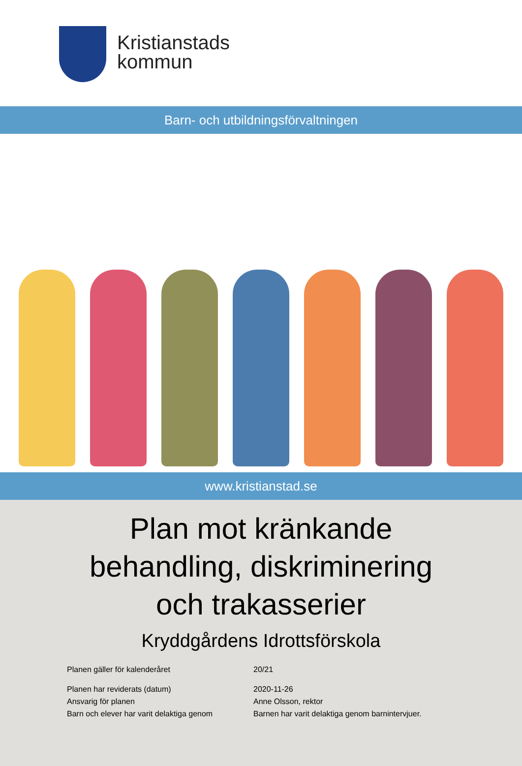Kristianstads
kommun
Barn- och utbildningsförvaltningen
www.kristianstad.se
Plan mot kränkande
behandling, diskriminering
och trakasserier
Kryddgårdens Idrottsförskola
Planen gäller för kalenderåret 20/21
Planen har reviderats (datum) 2020-11-26
Ansvarig för planen Anne Olsson, rektor
Barn och elever har varit delaktiga genom
Barnen har varit delaktiga genom barnintervjuer.